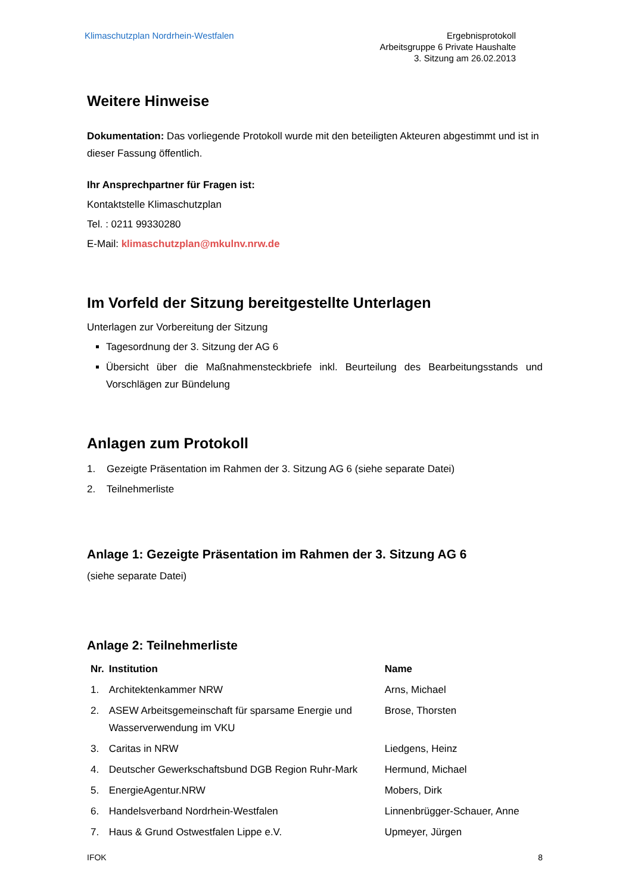Klimaschutzplan Nordrhein-Westfalen
Ergebnisprotokoll
Arbeitsgruppe 6 Private Haushalte
3. Sitzung am 26.02.2013
Weitere Hinweise
Dokumentation: Das vorliegende Protokoll wurde mit den beteiligten Akteuren abgestimmt und ist in dieser Fassung öffentlich.
Ihr Ansprechpartner für Fragen ist:
Kontaktstelle Klimaschutzplan
Tel. : 0211 99330280
E-Mail: klimaschutzplan@mkulnv.nrw.de
Im Vorfeld der Sitzung bereitgestellte Unterlagen
Unterlagen zur Vorbereitung der Sitzung
Tagesordnung der 3. Sitzung der AG 6
Übersicht über die Maßnahmensteckbriefe inkl. Beurteilung des Bearbeitungsstands und Vorschlägen zur Bündelung
Anlagen zum Protokoll
1. Gezeigte Präsentation im Rahmen der 3. Sitzung AG 6 (siehe separate Datei)
2. Teilnehmerliste
Anlage 1: Gezeigte Präsentation im Rahmen der 3. Sitzung AG 6
(siehe separate Datei)
Anlage 2: Teilnehmerliste
| Nr. | Institution | Name |
| --- | --- | --- |
| 1. | Architektenkammer NRW | Arns, Michael |
| 2. | ASEW Arbeitsgemeinschaft für sparsame Energie und Wasserverwendung im VKU | Brose, Thorsten |
| 3. | Caritas in NRW | Liedgens, Heinz |
| 4. | Deutscher Gewerkschaftsbund DGB Region Ruhr-Mark | Hermund, Michael |
| 5. | EnergieAgentur.NRW | Mobers, Dirk |
| 6. | Handelsverband Nordrhein-Westfalen | Linnenbrügger-Schauer, Anne |
| 7. | Haus & Grund Ostwestfalen Lippe e.V. | Upmeyer, Jürgen |
IFOK 8